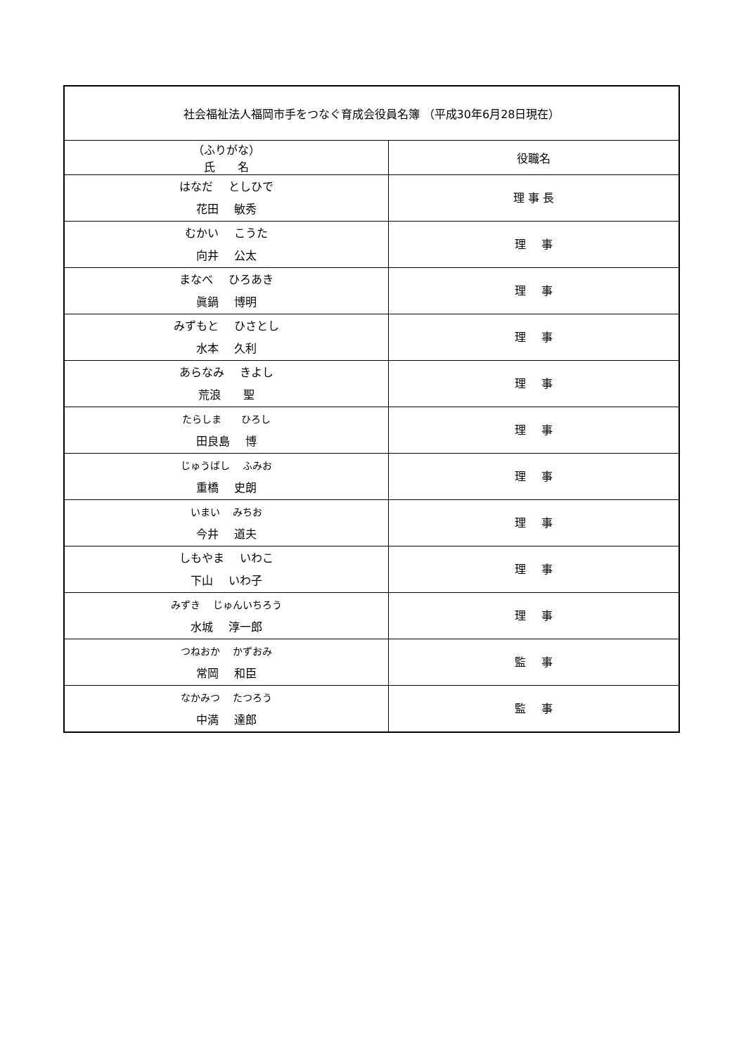| 社会福祉法人福岡市手をつなぐ育成会役員名簿 （平成30年6月28日現在） | |
| --- | --- |
| （ふりがな） 氏 名 | 役職名 |
| はなだ としひで 花田 敏秀 | 理 事 長 |
| むかい こうた 向井 公太 | 理 事 |
| まなべ ひろあき 眞鍋 博明 | 理 事 |
| みずもと ひさとし 水本 久利 | 理 事 |
| あらなみ きよし 荒浪 聖 | 理 事 |
| たらしま ひろし 田良島 博 | 理 事 |
| じゅうばし ふみお 重橋 史朗 | 理 事 |
| いまい みちお 今井 道夫 | 理 事 |
| しもやま いわこ 下山 いわ子 | 理 事 |
| みずき じゅんいちろう 水城 淳一郎 | 理 事 |
| つねおか かずおみ 常岡 和臣 | 監 事 |
| なかみつ たつろう 中満 達郎 | 監 事 |